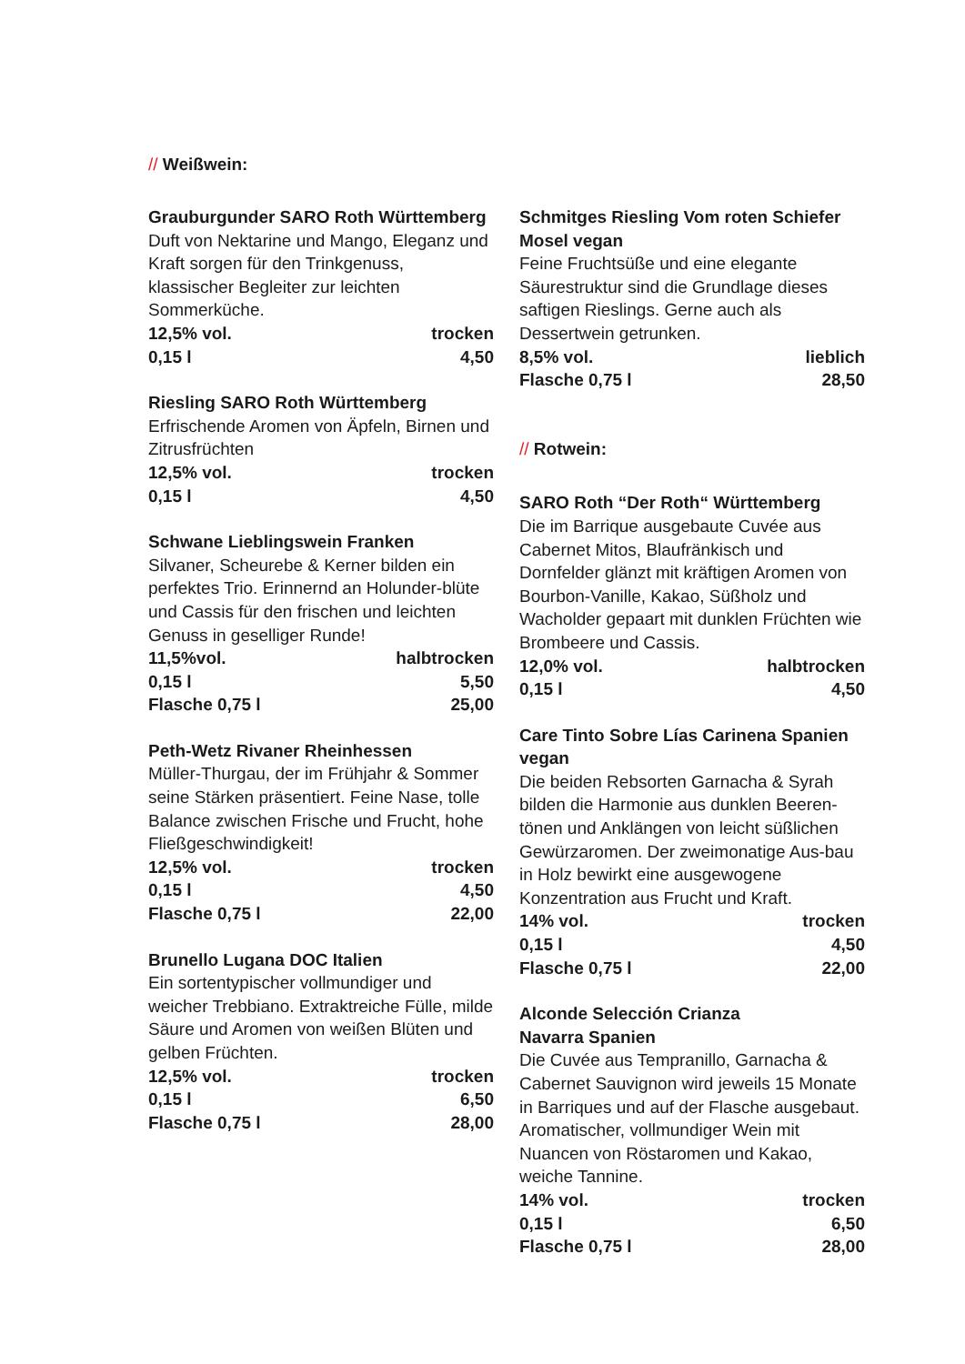// Weißwein:
Grauburgunder SARO Roth Württemberg
Duft von Nektarine und Mango, Eleganz und Kraft sorgen für den Trinkgenuss, klassischer Begleiter zur leichten Sommerküche.
12,5% vol. trocken
0,15 l 4,50
Riesling SARO Roth Württemberg
Erfrischende Aromen von Äpfeln, Birnen und Zitrusfrüchten
12,5% vol. trocken
0,15 l 4,50
Schwane Lieblingswein Franken
Silvaner, Scheurebe & Kerner bilden ein perfektes Trio. Erinnernd an Holunder-blüte und Cassis für den frischen und leichten Genuss in geselliger Runde!
11,5%vol. halbtrocken
0,15 l 5,50
Flasche 0,75 l 25,00
Peth-Wetz Rivaner Rheinhessen
Müller-Thurgau, der im Frühjahr & Sommer seine Stärken präsentiert. Feine Nase, tolle Balance zwischen Frische und Frucht, hohe Fließgeschwindigkeit!
12,5% vol. trocken
0,15 l 4,50
Flasche 0,75 l 22,00
Brunello Lugana DOC Italien
Ein sortentypischer vollmundiger und weicher Trebbiano. Extraktreiche Fülle, milde Säure und Aromen von weißen Blüten und gelben Früchten.
12,5% vol. trocken
0,15 l 6,50
Flasche 0,75 l 28,00
Schmitges Riesling Vom roten Schiefer Mosel vegan
Feine Fruchtsüße und eine elegante Säurestruktur sind die Grundlage dieses saftigen Rieslings. Gerne auch als Dessertwein getrunken.
8,5% vol. lieblich
Flasche 0,75 l 28,50
// Rotwein:
SARO Roth “Der Roth“ Württemberg
Die im Barrique ausgebaute Cuvée aus Cabernet Mitos, Blaufränkisch und Dornfelder glänzt mit kräftigen Aromen von Bourbon-Vanille, Kakao, Süßholz und Wacholder gepaart mit dunklen Früchten wie Brombeere und Cassis.
12,0% vol. halbtrocken
0,15 l 4,50
Care Tinto Sobre Lías Carinena Spanien vegan
Die beiden Rebsorten Garnacha & Syrah bilden die Harmonie aus dunklen Beeren-tönen und Anklängen von leicht süßlichen Gewürzaromen. Der zweimonatige Aus-bau in Holz bewirkt eine ausgewogene Konzentration aus Frucht und Kraft.
14% vol. trocken
0,15 l 4,50
Flasche 0,75 l 22,00
Alconde Selección Crianza
Navarra Spanien
Die Cuvée aus Tempranillo, Garnacha & Cabernet Sauvignon wird jeweils 15 Monate in Barriques und auf der Flasche ausgebaut. Aromatischer, vollmundiger Wein mit Nuancen von Röstaromen und Kakao, weiche Tannine.
14% vol. trocken
0,15 l 6,50
Flasche 0,75 l 28,00